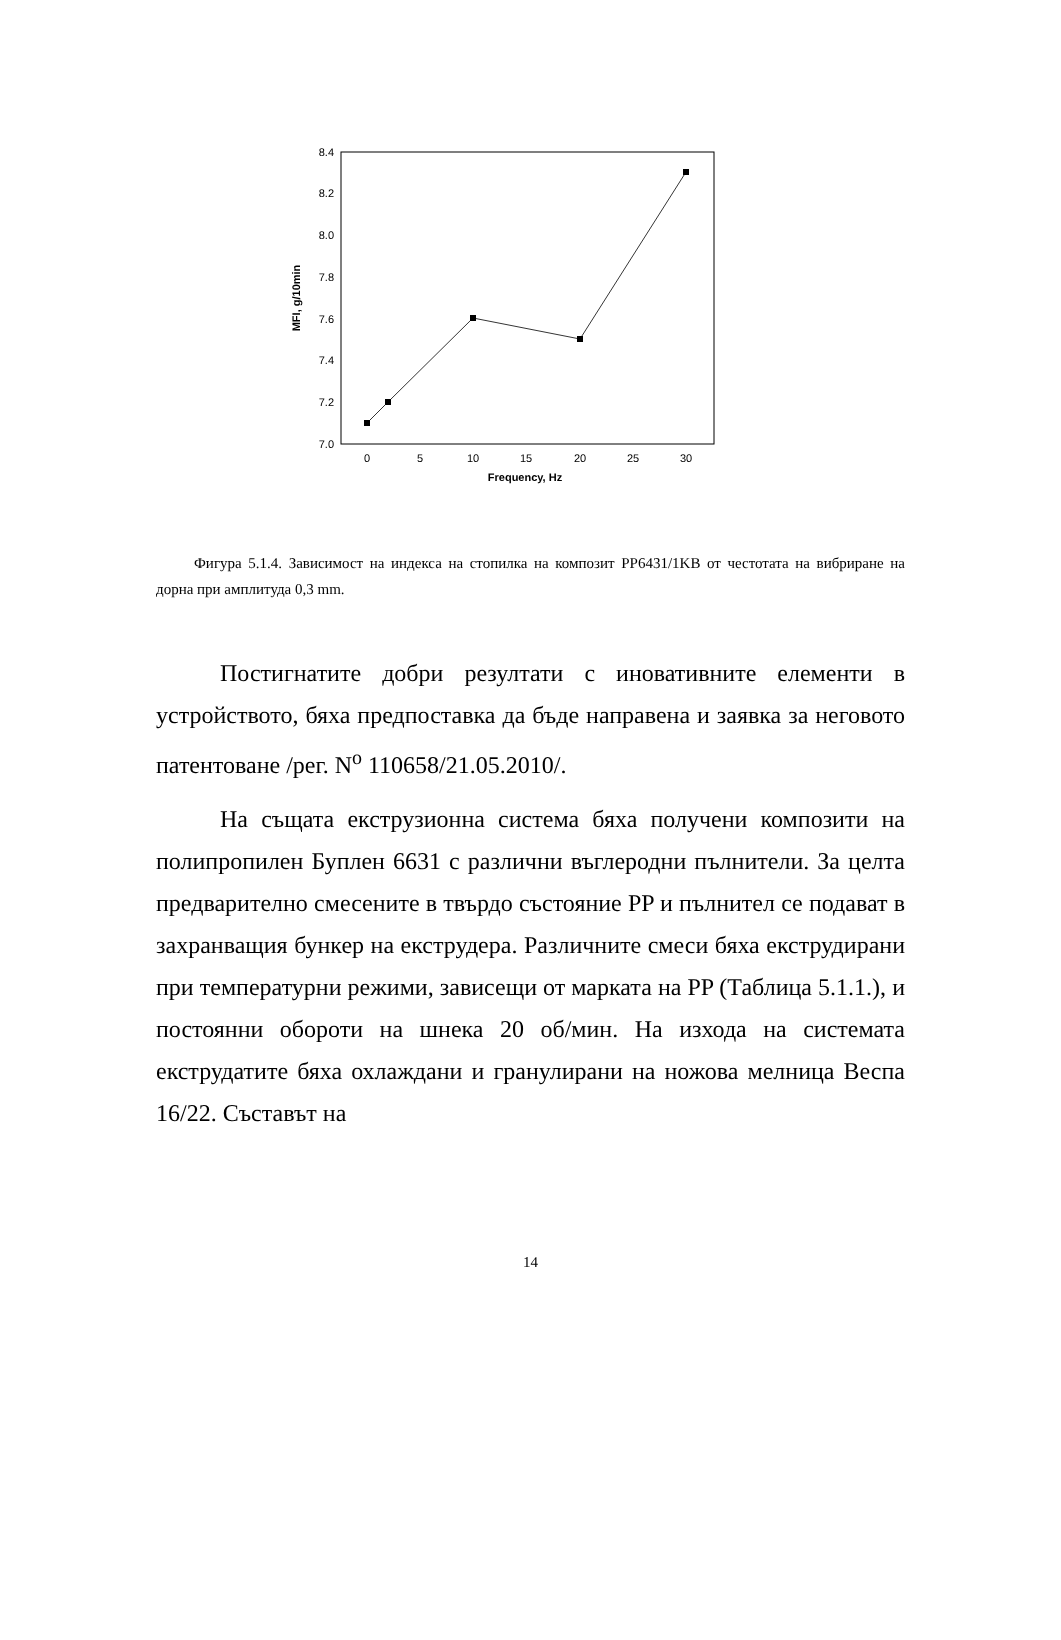7.0
7.2
7.4
7.6
7.8
8.0
8.2
8.4
0
5
10
15
20
25
30
Frequency, Hz
MFI, g/10min
Фигура 5.1.4. Зависимост на индекса на стопилка на композит PP6431/1KB от честотата на вибриране на дорна при амплитуда 0,3 mm.
Постигнатите добри резултати с иновативните елементи в устройството, бяха предпоставка да бъде направена и заявка за неговото патентоване /рег. N<sup>o</sup> 110658/21.05.2010/.
На същата екструзионна система бяха получени композити на полипропилен Буплен 6631 с различни въглеродни пълнители. За целта предварително смесените в твърдо състояние PP и пълнител се подават в захранващия бункер на екструдера. Различните смеси бяха екструдирани при температурни режими, зависещи от марката на PP (Таблица 5.1.1.), и постоянни обороти на шнека 20 об/мин. На изхода на системата екструдатите бяха охлаждани и гранулирани на ножова мелница Веспа 16/22. Съставът на
14